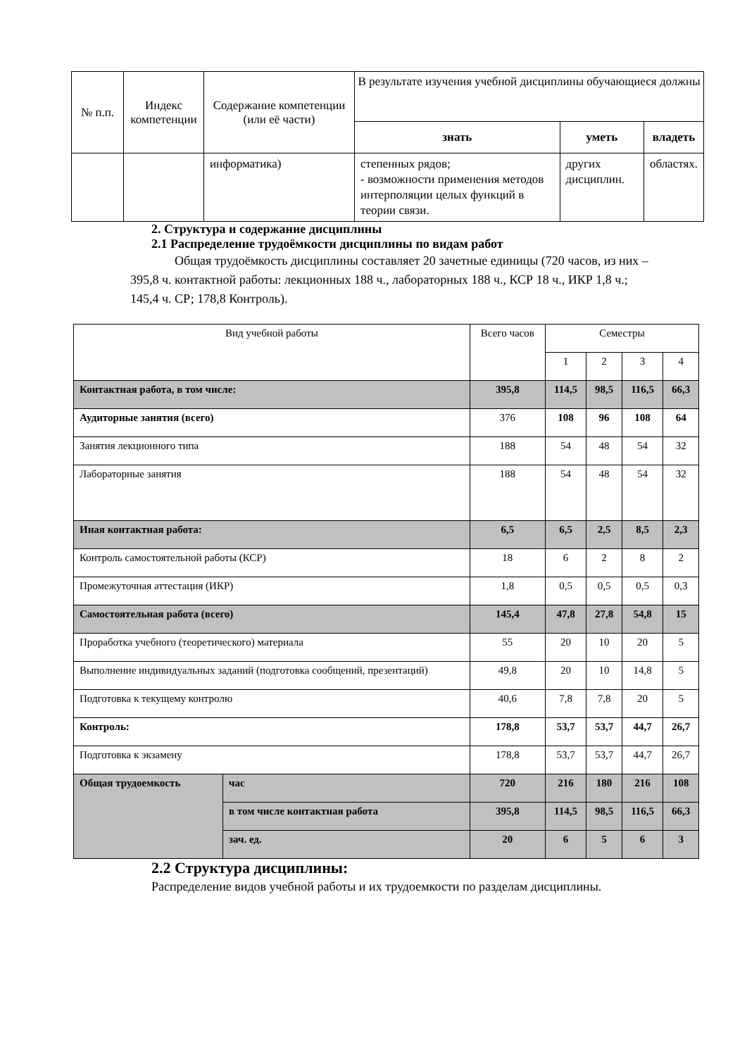| № п.п. | Индекс компетенции | Содержание компетенции (или её части) | В результате изучения учебной дисциплины обучающиеся должны | | |
| --- | --- | --- | --- | --- | --- |
| | | | знать | уметь | владеть |
| | | информатика) | степенных рядов; - возможности применения методов интерполяции целых функций в теории связи. | других дисциплин. | областях. |
2. Структура и содержание дисциплины
2.1 Распределение трудоёмкости дисциплины по видам работ
Общая трудоёмкость дисциплины составляет 20 зачетные единицы (720 часов, из них – 395,8 ч. контактной работы: лекционных 188 ч., лабораторных 188 ч., КСР 18 ч., ИКР 1,8 ч.; 145,4 ч. СР; 178,8 Контроль).
| Вид учебной работы | | Всего часов | Семестры | | | |
| | | | 1 | 2 | 3 | 4 |
| Контактная работа, в том числе: | | 395,8 | 114,5 | 98,5 | 116,5 | 66,3 |
| Аудиторные занятия (всего) | | 376 | 108 | 96 | 108 | 64 |
| Занятия лекционного типа | | 188 | 54 | 48 | 54 | 32 |
| Лабораторные занятия | | 188 | 54 | 48 | 54 | 32 |
| Иная контактная работа: | | 6,5 | 6,5 | 2,5 | 8,5 | 2,3 |
| Контроль самостоятельной работы (КСР) | | 18 | 6 | 2 | 8 | 2 |
| Промежуточная аттестация (ИКР) | | 1,8 | 0,5 | 0,5 | 0,5 | 0,3 |
| Самостоятельная работа (всего) | | 145,4 | 47,8 | 27,8 | 54,8 | 15 |
| Проработка учебного (теоретического) материала | | 55 | 20 | 10 | 20 | 5 |
| Выполнение индивидуальных заданий (подготовка сообщений, презентаций) | | 49,8 | 20 | 10 | 14,8 | 5 |
| Подготовка к текущему контролю | | 40,6 | 7,8 | 7,8 | 20 | 5 |
| Контроль: | | 178,8 | 53,7 | 53,7 | 44,7 | 26,7 |
| Подготовка к экзамену | | 178,8 | 53,7 | 53,7 | 44,7 | 26,7 |
| Общая трудоемкость | час | 720 | 216 | 180 | 216 | 108 |
| | в том числе контактная работа | 395,8 | 114,5 | 98,5 | 116,5 | 66,3 |
| | зач. ед. | 20 | 6 | 5 | 6 | 3 |
2.2 Структура дисциплины:
Распределение видов учебной работы и их трудоемкости по разделам дисциплины.